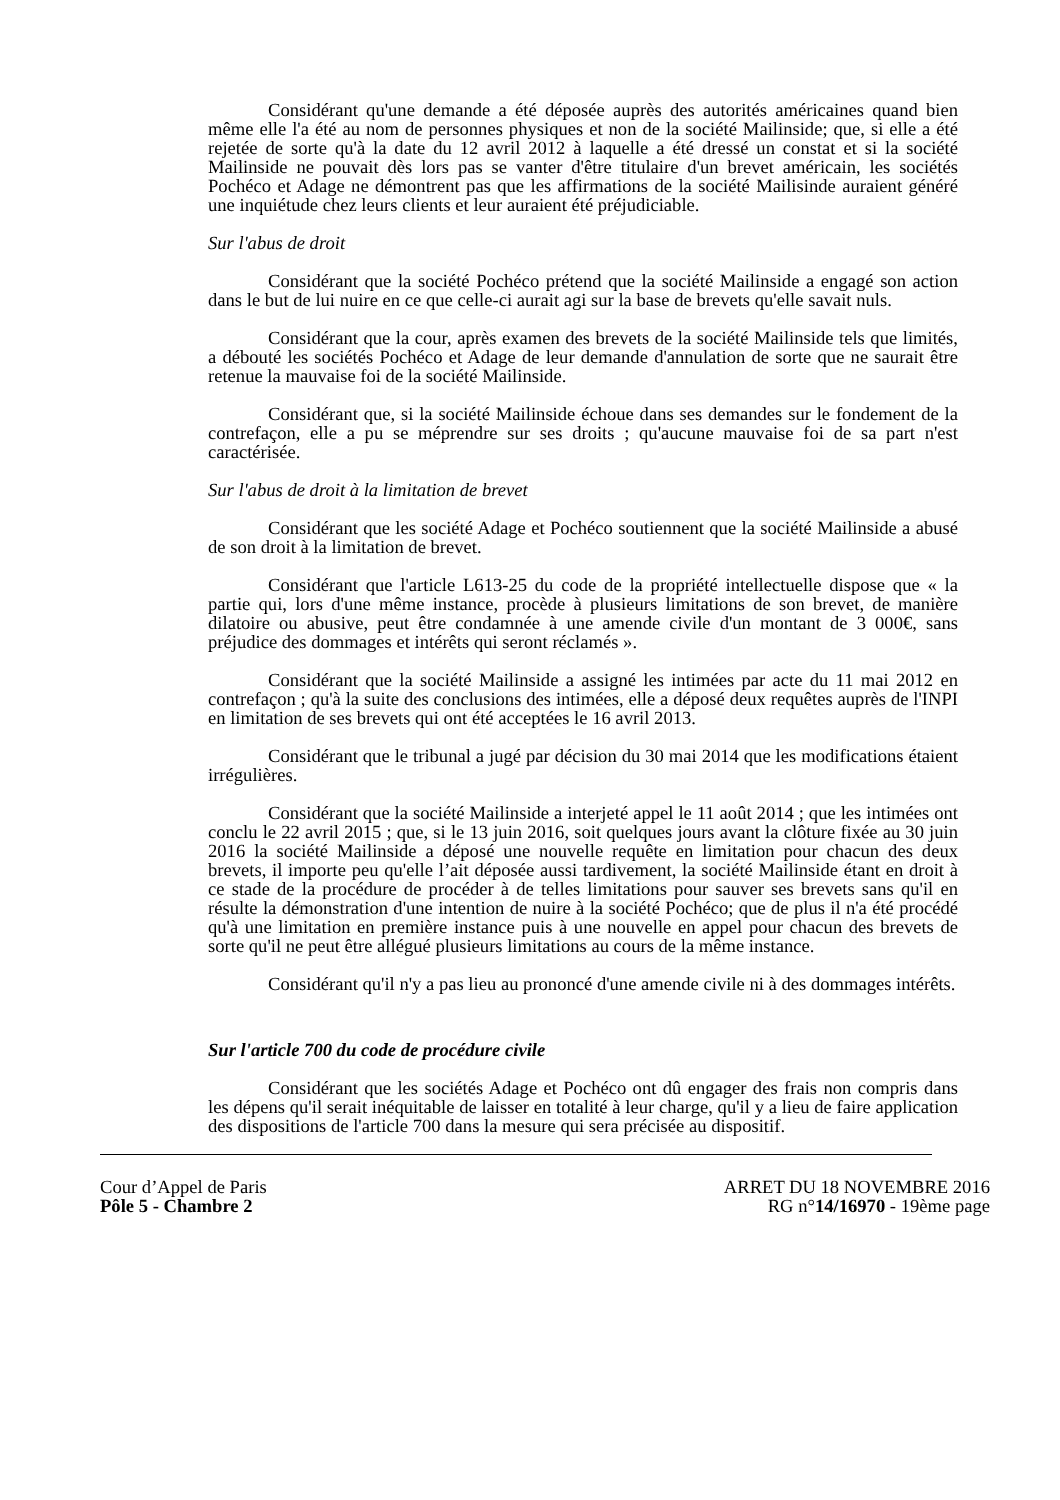Considérant qu'une demande a été déposée auprès des autorités américaines quand bien même elle l'a été au nom de personnes physiques et non de la société Mailinside; que, si elle a été rejetée de sorte qu'à la date du 12 avril 2012 à laquelle a été dressé un constat et si la société Mailinside ne pouvait dès lors pas se vanter d'être titulaire d'un brevet américain, les sociétés Pochéco et Adage ne démontrent pas que les affirmations de la société Mailisinde auraient généré une inquiétude chez leurs clients et leur auraient été préjudiciable.
Sur l'abus de droit
Considérant que la société Pochéco prétend que la société Mailinside a engagé son action dans le but de lui nuire en ce que celle-ci aurait agi sur la base de brevets qu'elle savait nuls.
Considérant que la cour, après examen des brevets de la société Mailinside tels que limités, a débouté les sociétés Pochéco et Adage de leur demande d'annulation de sorte que ne saurait être retenue la mauvaise foi de la société Mailinside.
Considérant que, si la société Mailinside échoue dans ses demandes sur le fondement de la contrefaçon, elle a pu se méprendre sur ses droits ; qu'aucune mauvaise foi de sa part n'est caractérisée.
Sur l'abus de droit à la limitation de brevet
Considérant que les société Adage et Pochéco soutiennent que la société Mailinside a abusé de son droit à la limitation de brevet.
Considérant que l'article L613-25 du code de la propriété intellectuelle dispose que « la partie qui, lors d'une même instance, procède à plusieurs limitations de son brevet, de manière dilatoire ou abusive, peut être condamnée à une amende civile d'un montant de 3 000€, sans préjudice des dommages et intérêts qui seront réclamés ».
Considérant que la société Mailinside a assigné les intimées par acte du 11 mai 2012 en contrefaçon ; qu'à la suite des conclusions des intimées, elle a déposé deux requêtes auprès de l'INPI en limitation de ses brevets qui ont été acceptées le 16 avril 2013.
Considérant que le tribunal a jugé par décision du 30 mai 2014 que les modifications étaient irrégulières.
Considérant que la société Mailinside a interjeté appel le 11 août 2014 ; que les intimées ont conclu le 22 avril 2015 ; que, si le 13 juin 2016, soit quelques jours avant la clôture fixée au 30 juin 2016 la société Mailinside a déposé une nouvelle requête en limitation pour chacun des deux brevets, il importe peu qu'elle l’ait déposée aussi tardivement, la société Mailinside étant en droit à ce stade de la procédure de procéder à de telles limitations pour sauver ses brevets sans qu'il en résulte la démonstration d'une intention de nuire à la société Pochéco; que de plus il n'a été procédé qu'à une limitation en première instance puis à une nouvelle en appel pour chacun des brevets de sorte qu'il ne peut être allégué plusieurs limitations au cours de la même instance.
Considérant qu'il n'y a pas lieu au prononcé d'une amende civile ni à des dommages intérêts.
Sur l'article 700 du code de procédure civile
Considérant que les sociétés Adage et Pochéco ont dû engager des frais non compris dans les dépens qu'il serait inéquitable de laisser en totalité à leur charge, qu'il y a lieu de faire application des dispositions de l'article 700 dans la mesure qui sera précisée au dispositif.
Cour d’Appel de Paris
Pôle 5 - Chambre 2
ARRET DU 18 NOVEMBRE 2016
RG n°14/16970 - 19ème page